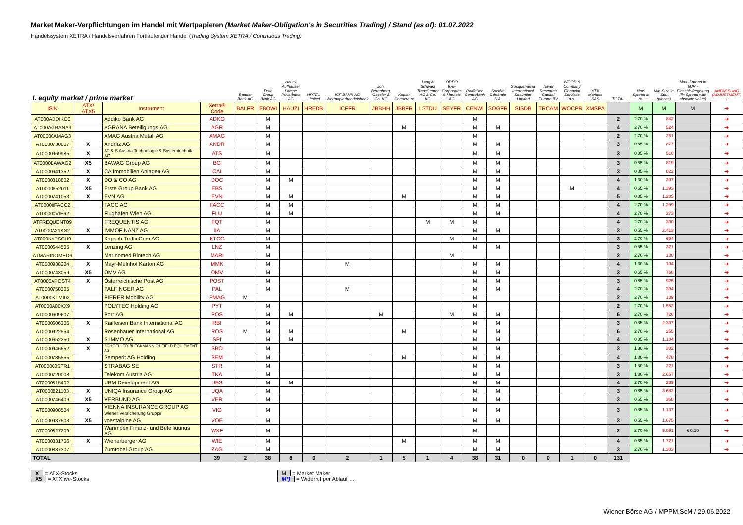Market Maker-Verpflichtungen im Handel mit Wertpapieren (Market Maker-Obligation's in Securities Trading) / Stand (as of): 01.07.2022
Handelssystem XETRA / Handelsverfahren Fortlaufender Handel (Trading System XETRA / Continuous Trading)
| I. equity market / prime market | | | | Baader Bank AG | Erste Group Bank AG | Hauck Aufhäuser Lampe Privatbank AG | HRTEU Limited | ICF BANK AG Wertpapierhandelsbank | Joh. Berenberg, Gossler & Co. KG | Kepler Cheuvreux | Lang & Schwarz TradeCenter AG & Co. KG | ODDO BHF Corporates & Markets AG | Raiffeisen Centrobank AG | Société Générale S.A. | Susquehanna International Securities Limited | Tower Research Capital Europe BV | WOOD & Company Financial Services a.s. | XTX Markets SAS | TOTAL | Max-Spread in % | Min-Size in Stk. (pieces) | Max.-Spread in EUR - Einschleifregelung (fix Spread with absolute value) | ANPASSUNG (ADJUSTMENT) ! |
| --- | --- | --- | --- | --- | --- | --- | --- | --- | --- | --- | --- | --- | --- | --- | --- | --- | --- | --- | --- | --- | --- | --- | --- |
| ISIN | ATX/ ATX5 | Instrument | Xetra® Code | BALFR | EBOWI | HAUZI | HREDB | ICFFR | JBBHH | JBBFR | LSTDU | SEYFR | CENWI | SOGFR | SISDB | TRCAM | WOCPR | XMSPA | | M | M | M | ➔ |
| AT000ADDIKO0 | | Addiko Bank AG | ADKO | | M | | | | | | | | M | | | | | | 2 | 2,70 % | 842 | | ➔ |
| AT000AGRANA3 | | AGRANA Beteiligungs-AG | AGR | | M | | | | | M | | | M | M | | | | | 4 | 2,70 % | 524 | | ➔ |
| AT00000AMAG3 | | AMAG Austria Metall AG | AMAG | | M | | | | | | | | M | | | | | | 2 | 2,70 % | 261 | | ➔ |
| AT0000730007 | X | Andritz AG | ANDR | | M | | | | | | | | M | M | | | | | 3 | 0,65 % | 877 | | ➔ |
| AT0000969985 | X | AT & S Austria Technologie & Systemtechnik AG | ATS | | M | | | | | | | | M | M | | | | | 3 | 0,85 % | 510 | | ➔ |
| AT0000BAWAG2 | X5 | BAWAG Group AG | BG | | M | | | | | | | | M | M | | | | | 3 | 0,65 % | 819 | | ➔ |
| AT0000641352 | X | CA Immobilien Anlagen AG | CAI | | M | | | | | | | | M | M | | | | | 3 | 0,85 % | 822 | | ➔ |
| AT0000818802 | X | DO & CO AG | DOC | | M | M | | | | | | | M | M | | | | | 4 | 1,30 % | 207 | | ➔ |
| AT0000652011 | X5 | Erste Group Bank AG | EBS | | M | | | | | | | | M | M | | | M | | 4 | 0,65 % | 1.393 | | ➔ |
| AT0000741053 | X | EVN AG | EVN | | M | M | | | | M | | | M | M | | | | | 5 | 0,85 % | 1.205 | | ➔ |
| AT00000FACC2 | | FACC AG | FACC | | M | M | | | | | | | M | M | | | | | 4 | 2,70 % | 1.299 | | ➔ |
| AT00000VIE62 | | Flughafen Wien AG | FLU | | M | M | | | | | | | M | M | | | | | 4 | 2,70 % | 273 | | ➔ |
| ATFREQUENT09 | | FREQUENTIS AG | FQT | | M | | | | | | M | M | M | | | | | | 4 | 2,70 % | 300 | | ➔ |
| AT0000A21KS2 | X | IMMOFINANZ AG | IIA | | M | | | | | | | | M | M | | | | | 3 | 0,65 % | 2.413 | | ➔ |
| AT000KAPSCH9 | | Kapsch TrafficCom AG | KTCG | | M | | | | | | | M | M | | | | | | 3 | 2,70 % | 694 | | ➔ |
| AT0000644505 | X | Lenzing AG | LNZ | | M | | | | | | | | M | M | | | | | 3 | 0,85 % | 321 | | ➔ |
| ATMARINOMED6 | | Marinomed Biotech AG | MARI | | M | | | | | | | M | | | | | | | 2 | 2,70 % | 130 | | ➔ |
| AT0000938204 | X | Mayr-Melnhof Karton AG | MMK | | M | | | M | | | | | M | M | | | | | 4 | 1,30 % | 104 | | ➔ |
| AT0000743059 | X5 | OMV AG | OMV | | M | | | | | | | | M | M | | | | | 3 | 0,65 % | 768 | | ➔ |
| AT0000APOST4 | X | Österreichische Post AG | POST | | M | | | | | | | | M | M | | | | | 3 | 0,85 % | 925 | | ➔ |
| AT0000758305 | | PALFINGER AG | PAL | | M | | | M | | | | | M | M | | | | | 4 | 2,70 % | 394 | | ➔ |
| AT0000KTMI02 | | PIERER Mobility AG | PMAG | M | | | | | | | | | M | | | | | | 2 | 2,70 % | 139 | | ➔ |
| AT0000A00XX9 | | POLYTEC Holding AG | PYT | | M | | | | | | | | M | | | | | | 2 | 2,70 % | 1.552 | | ➔ |
| AT0000609607 | | Porr AG | POS | | M | M | | | M | | | M | M | M | | | | | 6 | 2,70 % | 720 | | ➔ |
| AT0000606306 | X | Raiffeisen Bank International AG | RBI | | M | | | | | | | | M | M | | | | | 3 | 0,85 % | 2.337 | | ➔ |
| AT0000922554 | | Rosenbauer International AG | ROS | M | M | M | | | | M | | | M | M | | | | | 6 | 2,70 % | 255 | | ➔ |
| AT0000652250 | X | S IMMO AG | SPI | | M | M | | | | | | | M | M | | | | | 4 | 0,85 % | 1.104 | | ➔ |
| AT0000946652 | X | SCHOELLER-BLECKMANN OILFIELD EQUIPMENT AG | SBO | | M | | | | | | | | M | M | | | | | 3 | 1,30 % | 302 | | ➔ |
| AT0000785555 | | Semperit AG Holding | SEM | | M | | | | | M | | | M | M | | | | | 4 | 1,80 % | 478 | | ➔ |
| AT000000STR1 | | STRABAG SE | STR | | M | | | | | | | | M | M | | | | | 3 | 1,80 % | 221 | | ➔ |
| AT0000720008 | | Telekom Austria AG | TKA | | M | | | | | | | | M | M | | | | | 3 | 1,30 % | 2.657 | | ➔ |
| AT0000815402 | | UBM Development AG | UBS | | M | M | | | | | | | M | M | | | | | 4 | 2,70 % | 269 | | ➔ |
| AT0000821103 | X | UNIQA Insurance Group AG | UQA | | M | | | | | | | | M | M | | | | | 3 | 0,85 % | 3.682 | | ➔ |
| AT0000746409 | X5 | VERBUND AG | VER | | M | | | | | | | | M | M | | | | | 3 | 0,65 % | 368 | | ➔ |
| AT0000908504 | X | VIENNA INSURANCE GROUP AG Wiener Versicherung Gruppe | VIG | | M | | | | | | | | M | M | | | | | 3 | 0,85 % | 1.137 | | ➔ |
| AT0000937503 | X5 | voestalpine AG | VOE | | M | | | | | | | | M | M | | | | | 3 | 0,65 % | 1.675 | | ➔ |
| AT0000827209 | | Warimpex Finanz- und Beteiligungs AG | WXF | | M | | | | | | | | M | | | | | | 2 | 2,70 % | 9.891 | € 0,10 | ➔ |
| AT0000831706 | X | Wienerberger AG | WIE | | M | | | | | M | | | M | M | | | | | 4 | 0,65 % | 1.721 | | ➔ |
| AT0000837307 | | Zumtobel Group AG | ZAG | | M | | | | | | | | M | M | | | | | 3 | 2,70 % | 1.303 | | ➔ |
| TOTAL | | | 39 | 2 | 38 | 8 | 0 | 2 | 1 | 5 | 1 | 4 | 38 | 31 | 0 | 0 | 1 | 0 | 131 | | | | |
X = ATX-Stocks
X5 = ATXfive-Stocks
M = Market Maker
M*) = Widerruf per Ablauf …
Wiener Börse AG / MPPM.ScM / 29.06.2022